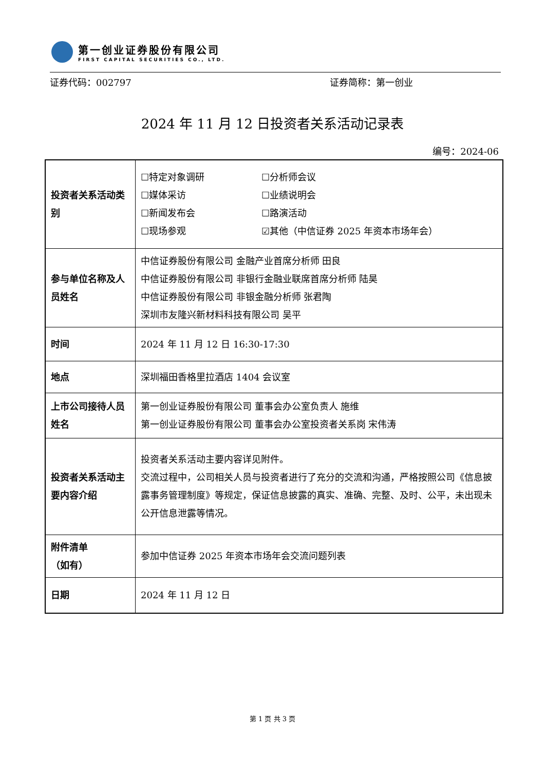第一创业证券股份有限公司
FIRST CAPITAL SECURITIES CO., LTD.
证券代码：002797 证券简称：第一创业
2024 年 11 月 12 日投资者关系活动记录表
编号：2024-06
| 投资者关系活动类别 | ☐特定对象调研 ☐分析师会议 ☐媒体采访 ☐业绩说明会 ☐新闻发布会 ☐路演活动 ☐现场参观 ☑其他（中信证券 2025 年资本市场年会） |
| 参与单位名称及人员姓名 | 中信证券股份有限公司 金融产业首席分析师 田良 中信证券股份有限公司 非银行金融业联席首席分析师 陆昊 中信证券股份有限公司 非银金融分析师 张君陶 深圳市友隆兴新材料科技有限公司 吴平 |
| 时间 | 2024 年 11 月 12 日 16:30-17:30 |
| 地点 | 深圳福田香格里拉酒店 1404 会议室 |
| 上市公司接待人员姓名 | 第一创业证券股份有限公司 董事会办公室负责人 施维 第一创业证券股份有限公司 董事会办公室投资者关系岗 宋伟涛 |
| 投资者关系活动主要内容介绍 | 投资者关系活动主要内容详见附件。 交流过程中，公司相关人员与投资者进行了充分的交流和沟通，严格按照公司《信息披露事务管理制度》等规定，保证信息披露的真实、准确、完整、及时、公平，未出现未公开信息泄露等情况。 |
| 附件清单 （如有） | 参加中信证券 2025 年资本市场年会交流问题列表 |
| 日期 | 2024 年 11 月 12 日 |
第 1 页 共 3 页